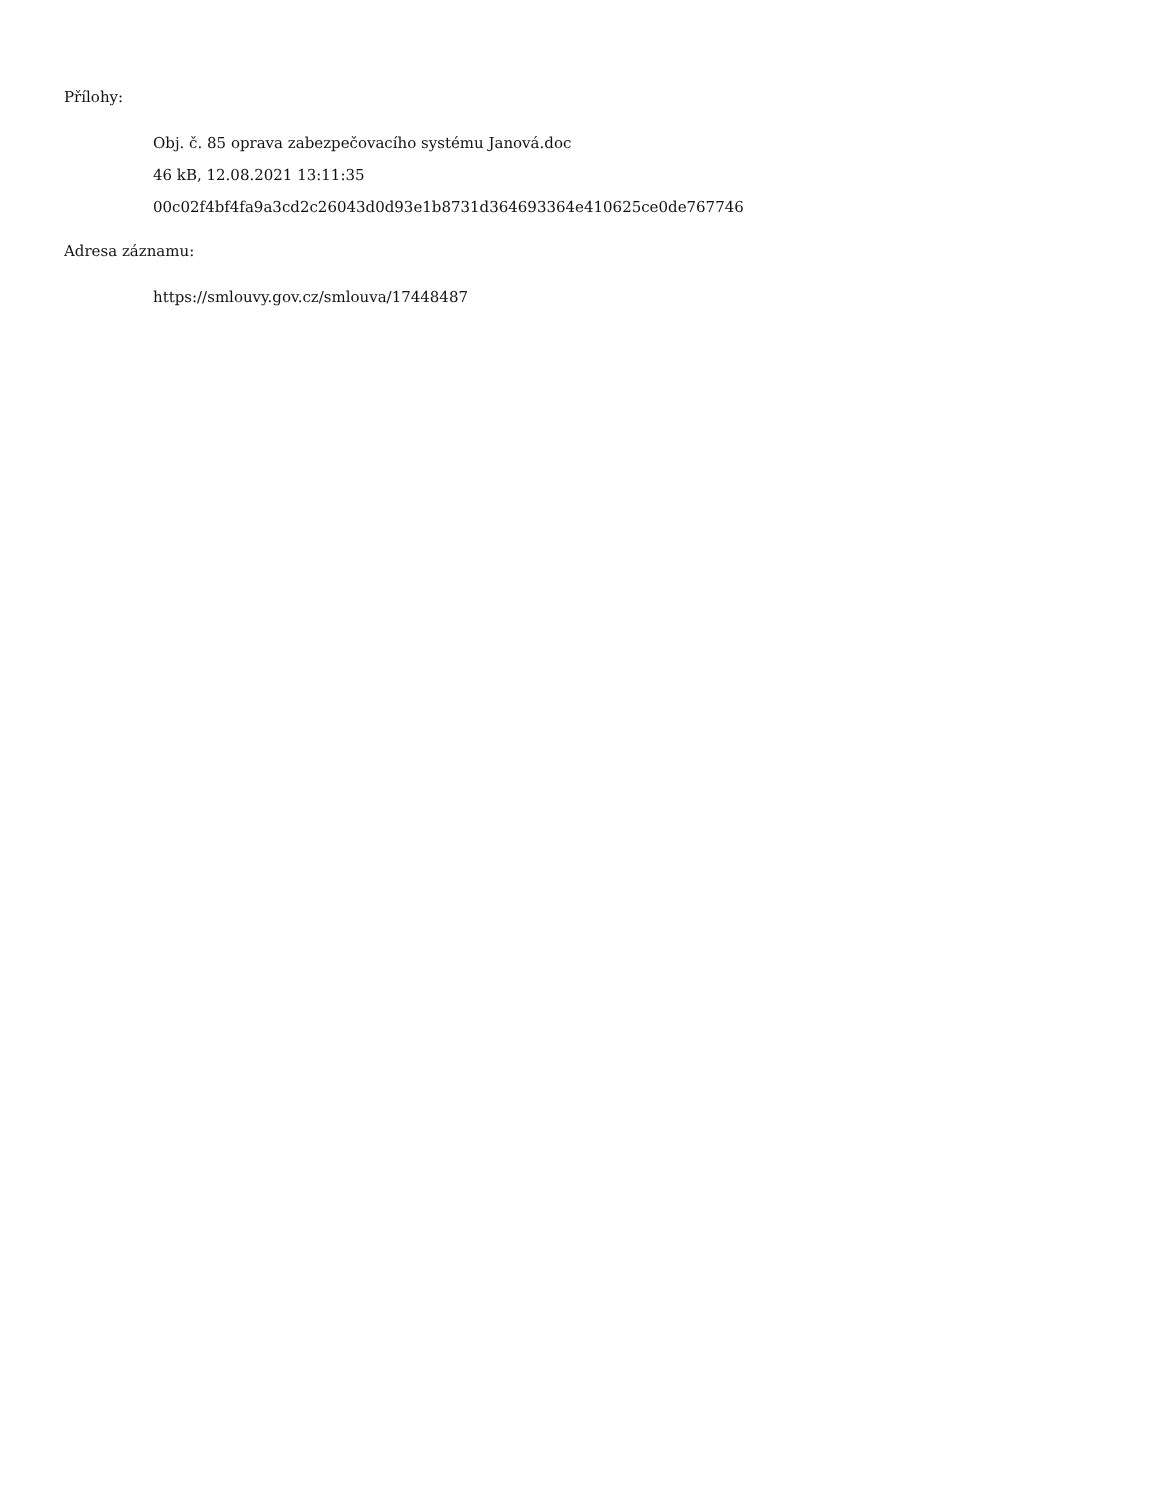Přílohy:
Obj. č. 85 oprava zabezpečovacího systému Janová.doc
46 kB, 12.08.2021 13:11:35
00c02f4bf4fa9a3cd2c26043d0d93e1b8731d364693364e410625ce0de767746
Adresa záznamu:
https://smlouvy.gov.cz/smlouva/17448487